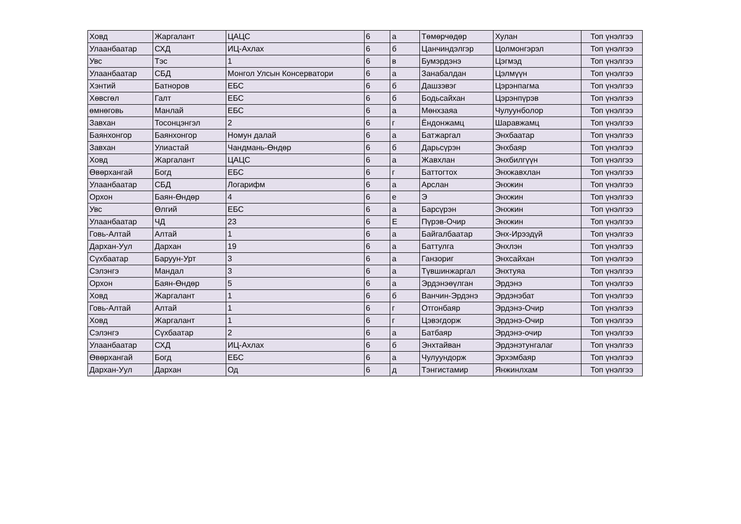| Ховд | Жаргалант | ЦАЦС | 6 | а | Төмөрчөдөр | Хулан | Топ үнэлгээ |
| Улаанбаатар | СХД | ИЦ-Ахлах | 6 | б | Цанчиндэлгэр | Цолмонгэрэл | Топ үнэлгээ |
| Увс | Тэс | 1 | 6 | в | Бумэрдэнэ | Цэгмэд | Топ үнэлгээ |
| Улаанбаатар | СБД | Монгол Улсын Консерватори | 6 | а | Занабалдан | Цэлмүүн | Топ үнэлгээ |
| Хэнтий | Батноров | ЕБС | 6 | б | Дашзэвэг | Цэрэнпагма | Топ үнэлгээ |
| Хөвсгөл | Галт | ЕБС | 6 | б | Бодьсайхан | Цэрэнпүрэв | Топ үнэлгээ |
| өмнөговь | Манлай | ЕБС | 6 | а | Мөнхзаяа | Чулуунболор | Топ үнэлгээ |
| Завхан | Тосонцэнгэл | 2 | 6 | г | Ёндонжамц | Шаравжамц | Топ үнэлгээ |
| Баянхонгор | Баянхонгор | Номун далай | 6 | а | Батжаргал | Энхбаатар | Топ үнэлгээ |
| Завхан | Улиастай | Чандмань-Өндөр | 6 | б | Дарьсүрэн | Энхбаяр | Топ үнэлгээ |
| Ховд | Жаргалант | ЦАЦС | 6 | а | Жавхлан | Энхбилгүүн | Топ үнэлгээ |
| Өвөрхангай | Богд | ЕБС | 6 | г | Баттогтох | Энхжавхлан | Топ үнэлгээ |
| Улаанбаатар | СБД | Логарифм | 6 | а | Арслан | Энхжин | Топ үнэлгээ |
| Орхон | Баян-Өндөр | 4 | 6 | е | Э | Энхжин | Топ үнэлгээ |
| Увс | Өлгий | ЕБС | 6 | а | Барсүрэн | Энхжин | Топ үнэлгээ |
| Улаанбаатар | ЧД | 23 | 6 | Е | Пүрэв-Очир | Энхжин | Топ үнэлгээ |
| Говь-Алтай | Алтай | 1 | 6 | а | Байгалбаатар | Энх-Ирээдүй | Топ үнэлгээ |
| Дархан-Уул | Дархан | 19 | 6 | а | Баттулга | Энхлэн | Топ үнэлгээ |
| Сүхбаатар | Баруун-Урт | 3 | 6 | а | Ганзориг | Энхсайхан | Топ үнэлгээ |
| Сэлэнгэ | Мандал | 3 | 6 | а | Түвшинжаргал | Энхтуяа | Топ үнэлгээ |
| Орхон | Баян-Өндөр | 5 | 6 | а | Эрдэнэөүлган | Эрдэнэ | Топ үнэлгээ |
| Ховд | Жаргалант | 1 | 6 | б | Ванчин-Эрдэнэ | Эрдэнэбат | Топ үнэлгээ |
| Говь-Алтай | Алтай | 1 | 6 | г | Отгонбаяр | Эрдэнэ-Очир | Топ үнэлгээ |
| Ховд | Жаргалант | 1 | 6 | г | Цэвэгдорж | Эрдэнэ-Очир | Топ үнэлгээ |
| Сэлэнгэ | Сүхбаатар | 2 | 6 | а | Батбаяр | Эрдэнэ-очир | Топ үнэлгээ |
| Улаанбаатар | СХД | ИЦ-Ахлах | 6 | б | Энхтайван | Эрдэнэтунгалаг | Топ үнэлгээ |
| Өвөрхангай | Богд | ЕБС | 6 | а | Чулуундорж | Эрхэмбаяр | Топ үнэлгээ |
| Дархан-Уул | Дархан | Од | 6 | д | Тэнгистамир | Янжинлхам | Топ үнэлгээ |